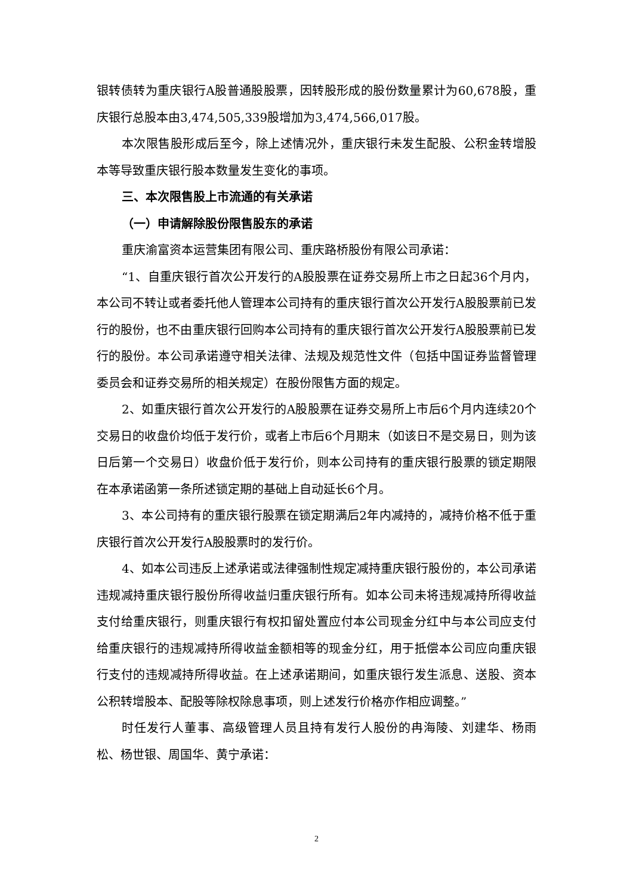银转债转为重庆银行A股普通股股票，因转股形成的股份数量累计为60,678股，重庆银行总股本由3,474,505,339股增加为3,474,566,017股。
本次限售股形成后至今，除上述情况外，重庆银行未发生配股、公积金转增股本等导致重庆银行股本数量发生变化的事项。
三、本次限售股上市流通的有关承诺
（一）申请解除股份限售股东的承诺
重庆渝富资本运营集团有限公司、重庆路桥股份有限公司承诺：
“1、自重庆银行首次公开发行的A股股票在证券交易所上市之日起36个月内，本公司不转让或者委托他人管理本公司持有的重庆银行首次公开发行A股股票前已发行的股份，也不由重庆银行回购本公司持有的重庆银行首次公开发行A股股票前已发行的股份。本公司承诺遵守相关法律、法规及规范性文件（包括中国证券监督管理委员会和证券交易所的相关规定）在股份限售方面的规定。
2、如重庆银行首次公开发行的A股股票在证券交易所上市后6个月内连续20个交易日的收盘价均低于发行价，或者上市后6个月期末（如该日不是交易日，则为该日后第一个交易日）收盘价低于发行价，则本公司持有的重庆银行股票的锁定期限在本承诺函第一条所述锁定期的基础上自动延长6个月。
3、本公司持有的重庆银行股票在锁定期满后2年内减持的，减持价格不低于重庆银行首次公开发行A股股票时的发行价。
4、如本公司违反上述承诺或法律强制性规定减持重庆银行股份的，本公司承诺违规减持重庆银行股份所得收益归重庆银行所有。如本公司未将违规减持所得收益支付给重庆银行，则重庆银行有权扣留处置应付本公司现金分红中与本公司应支付给重庆银行的违规减持所得收益金额相等的现金分红，用于抵偿本公司应向重庆银行支付的违规减持所得收益。在上述承诺期间，如重庆银行发生派息、送股、资本公积转增股本、配股等除权除息事项，则上述发行价格亦作相应调整。”
时任发行人董事、高级管理人员且持有发行人股份的冉海陵、刘建华、杨雨松、杨世银、周国华、黄宁承诺：
2